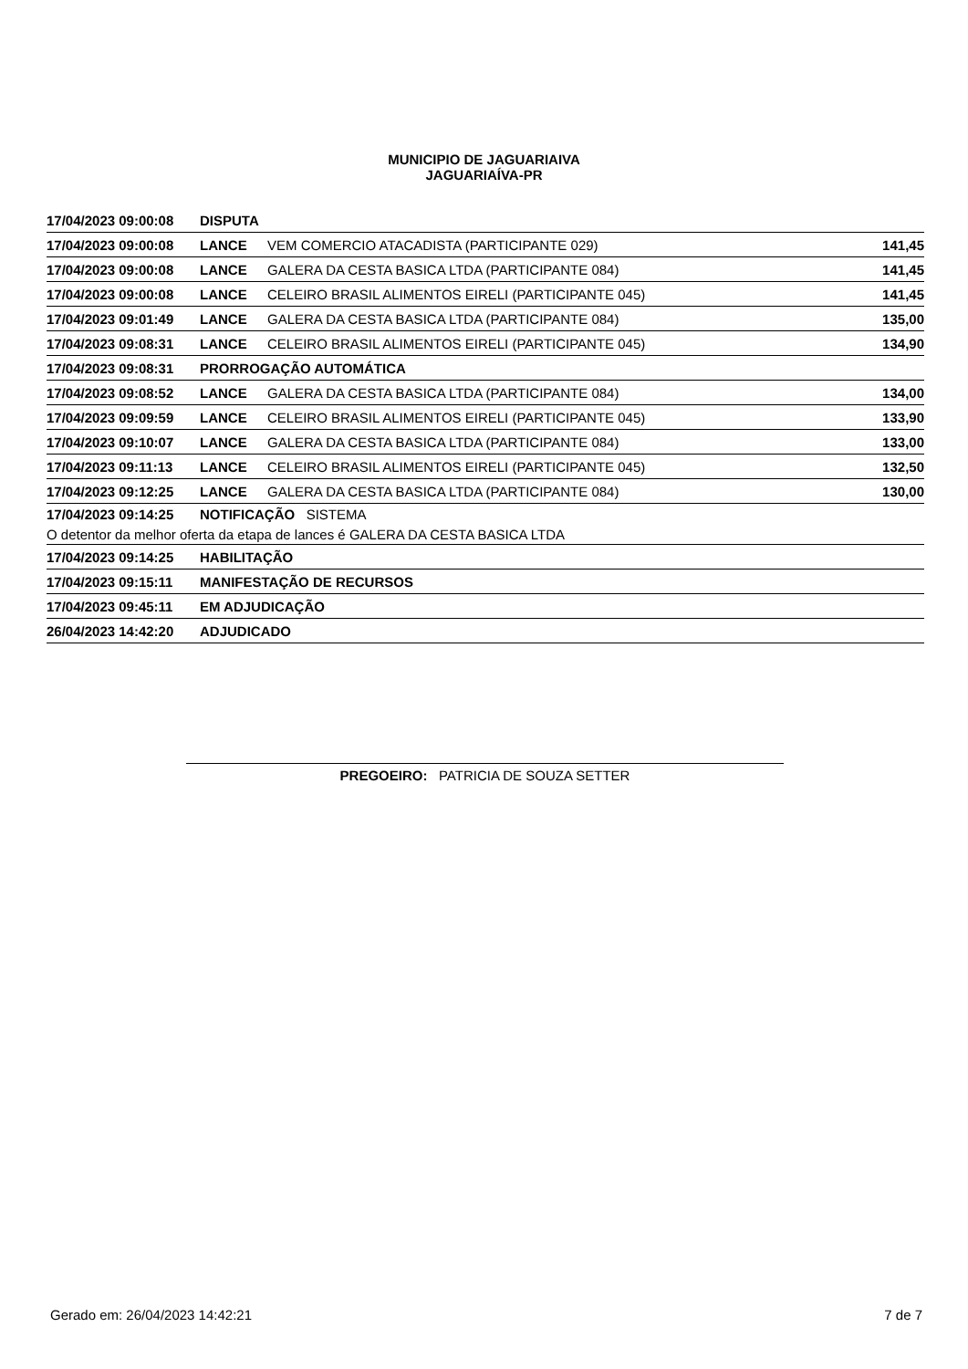MUNICIPIO DE JAGUARIAIVA
JAGUARIAÍVA-PR
| 17/04/2023 09:00:08 | DISPUTA | | |
| 17/04/2023 09:00:08 | LANCE | VEM COMERCIO ATACADISTA (PARTICIPANTE 029) | 141,45 |
| 17/04/2023 09:00:08 | LANCE | GALERA DA CESTA BASICA LTDA (PARTICIPANTE 084) | 141,45 |
| 17/04/2023 09:00:08 | LANCE | CELEIRO BRASIL ALIMENTOS EIRELI (PARTICIPANTE 045) | 141,45 |
| 17/04/2023 09:01:49 | LANCE | GALERA DA CESTA BASICA LTDA (PARTICIPANTE 084) | 135,00 |
| 17/04/2023 09:08:31 | LANCE | CELEIRO BRASIL ALIMENTOS EIRELI (PARTICIPANTE 045) | 134,90 |
| 17/04/2023 09:08:31 | PRORROGAÇÃO AUTOMÁTICA | | |
| 17/04/2023 09:08:52 | LANCE | GALERA DA CESTA BASICA LTDA (PARTICIPANTE 084) | 134,00 |
| 17/04/2023 09:09:59 | LANCE | CELEIRO BRASIL ALIMENTOS EIRELI (PARTICIPANTE 045) | 133,90 |
| 17/04/2023 09:10:07 | LANCE | GALERA DA CESTA BASICA LTDA (PARTICIPANTE 084) | 133,00 |
| 17/04/2023 09:11:13 | LANCE | CELEIRO BRASIL ALIMENTOS EIRELI (PARTICIPANTE 045) | 132,50 |
| 17/04/2023 09:12:25 | LANCE | GALERA DA CESTA BASICA LTDA (PARTICIPANTE 084) | 130,00 |
| 17/04/2023 09:14:25 | NOTIFICAÇÃO SISTEMA | | |
| O detentor da melhor oferta da etapa de lances é GALERA DA CESTA BASICA LTDA | | | |
| 17/04/2023 09:14:25 | HABILITAÇÃO | | |
| 17/04/2023 09:15:11 | MANIFESTAÇÃO DE RECURSOS | | |
| 17/04/2023 09:45:11 | EM ADJUDICAÇÃO | | |
| 26/04/2023 14:42:20 | ADJUDICADO | | |
PREGOEIRO: PATRICIA DE SOUZA SETTER
Gerado em: 26/04/2023 14:42:21 7 de 7